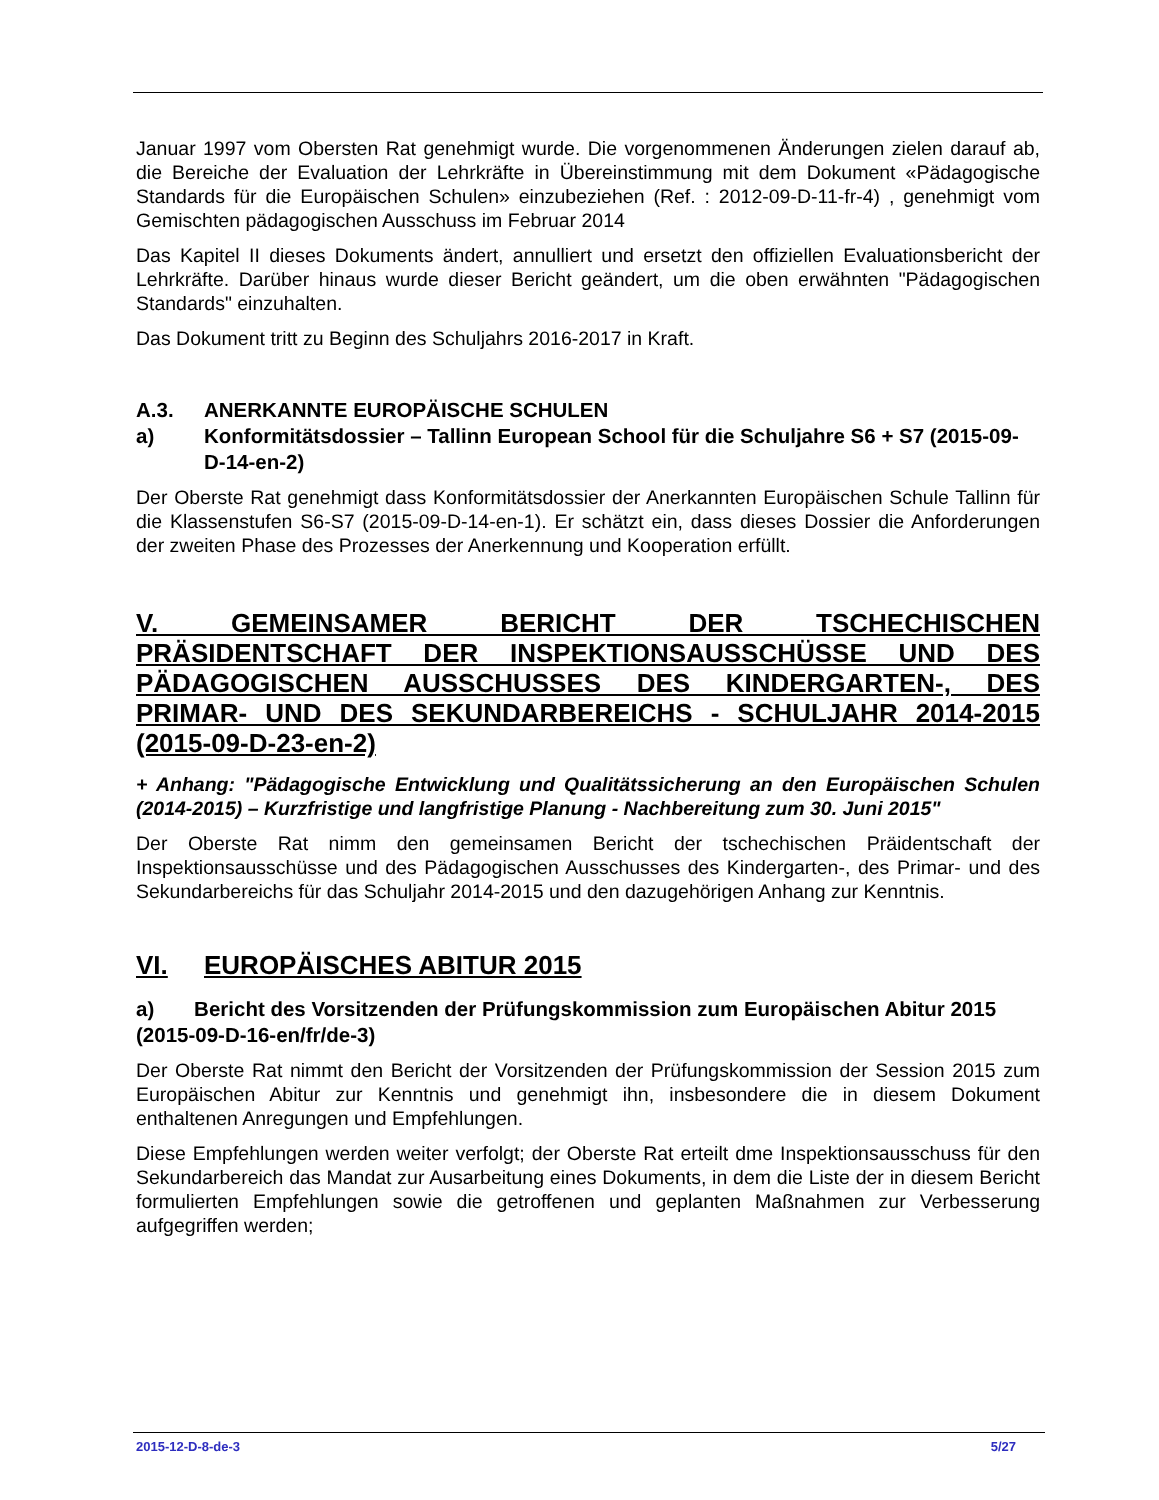Januar 1997 vom Obersten Rat genehmigt wurde. Die vorgenommenen Änderungen zielen darauf ab, die Bereiche der Evaluation der Lehrkräfte in Übereinstimmung mit dem Dokument «Pädagogische Standards für die Europäischen Schulen» einzubeziehen (Ref. : 2012-09-D-11-fr-4) , genehmigt vom Gemischten pädagogischen Ausschuss im Februar 2014
Das Kapitel II dieses Dokuments ändert, annulliert und ersetzt den offiziellen Evaluationsbericht der Lehrkräfte. Darüber hinaus wurde dieser Bericht geändert, um die oben erwähnten "Pädagogischen Standards" einzuhalten.
Das Dokument tritt zu Beginn des Schuljahrs 2016-2017 in Kraft.
A.3. ANERKANNTE EUROPÄISCHE SCHULEN
a) Konformitätsdossier – Tallinn European School für die Schuljahre S6 + S7 (2015-09-D-14-en-2)
Der Oberste Rat genehmigt dass Konformitätsdossier der Anerkannten Europäischen Schule Tallinn für die Klassenstufen S6-S7 (2015-09-D-14-en-1). Er schätzt ein, dass dieses Dossier die Anforderungen der zweiten Phase des Prozesses der Anerkennung und Kooperation erfüllt.
V. GEMEINSAMER BERICHT DER TSCHECHISCHEN PRÄSIDENTSCHAFT DER INSPEKTIONSAUSSCHÜSSE UND DES PÄDAGOGISCHEN AUSSCHUSSES DES KINDERGARTEN-, DES PRIMAR- UND DES SEKUNDARBEREICHS - SCHULJAHR 2014-2015 (2015-09-D-23-en-2)
+ Anhang: "Pädagogische Entwicklung und Qualitätssicherung an den Europäischen Schulen (2014-2015) – Kurzfristige und langfristige Planung - Nachbereitung zum 30. Juni 2015"
Der Oberste Rat nimm den gemeinsamen Bericht der tschechischen Präidentschaft der Inspektionsausschüsse und des Pädagogischen Ausschusses des Kindergarten-, des Primar- und des Sekundarbereichs für das Schuljahr 2014-2015 und den dazugehörigen Anhang zur Kenntnis.
VI. EUROPÄISCHES ABITUR 2015
a) Bericht des Vorsitzenden der Prüfungskommission zum Europäischen Abitur 2015 (2015-09-D-16-en/fr/de-3)
Der Oberste Rat nimmt den Bericht der Vorsitzenden der Prüfungskommission der Session 2015 zum Europäischen Abitur zur Kenntnis und genehmigt ihn, insbesondere die in diesem Dokument enthaltenen Anregungen und Empfehlungen.
Diese Empfehlungen werden weiter verfolgt; der Oberste Rat erteilt dme Inspektionsausschuss für den Sekundarbereich das Mandat zur Ausarbeitung eines Dokuments, in dem die Liste der in diesem Bericht formulierten Empfehlungen sowie die getroffenen und geplanten Maßnahmen zur Verbesserung aufgegriffen werden;
2015-12-D-8-de-3 5/27